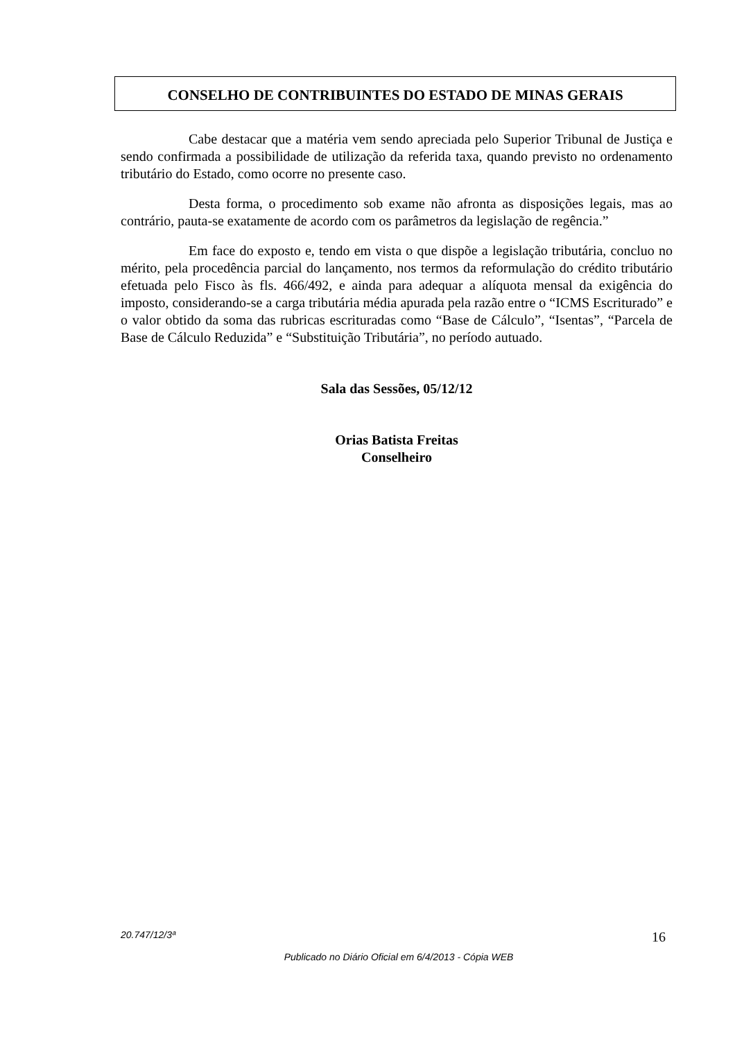CONSELHO DE CONTRIBUINTES DO ESTADO DE MINAS GERAIS
Cabe destacar que a matéria vem sendo apreciada pelo Superior Tribunal de Justiça e sendo confirmada a possibilidade de utilização da referida taxa, quando previsto no ordenamento tributário do Estado, como ocorre no presente caso.
Desta forma, o procedimento sob exame não afronta as disposições legais, mas ao contrário, pauta-se exatamente de acordo com os parâmetros da legislação de regência.”
Em face do exposto e, tendo em vista o que dispõe a legislação tributária, concluo no mérito, pela procedência parcial do lançamento, nos termos da reformulação do crédito tributário efetuada pelo Fisco às fls. 466/492, e ainda para adequar a alíquota mensal da exigência do imposto, considerando-se a carga tributária média apurada pela razão entre o “ICMS Escriturado” e o valor obtido da soma das rubricas escrituradas como “Base de Cálculo”, “Isentas”, “Parcela de Base de Cálculo Reduzida” e “Substituição Tributária”, no período autuado.
Sala das Sessões, 05/12/12
Orias Batista Freitas
Conselheiro
20.747/12/3ª 16
Publicado no Diário Oficial em 6/4/2013 - Cópia WEB